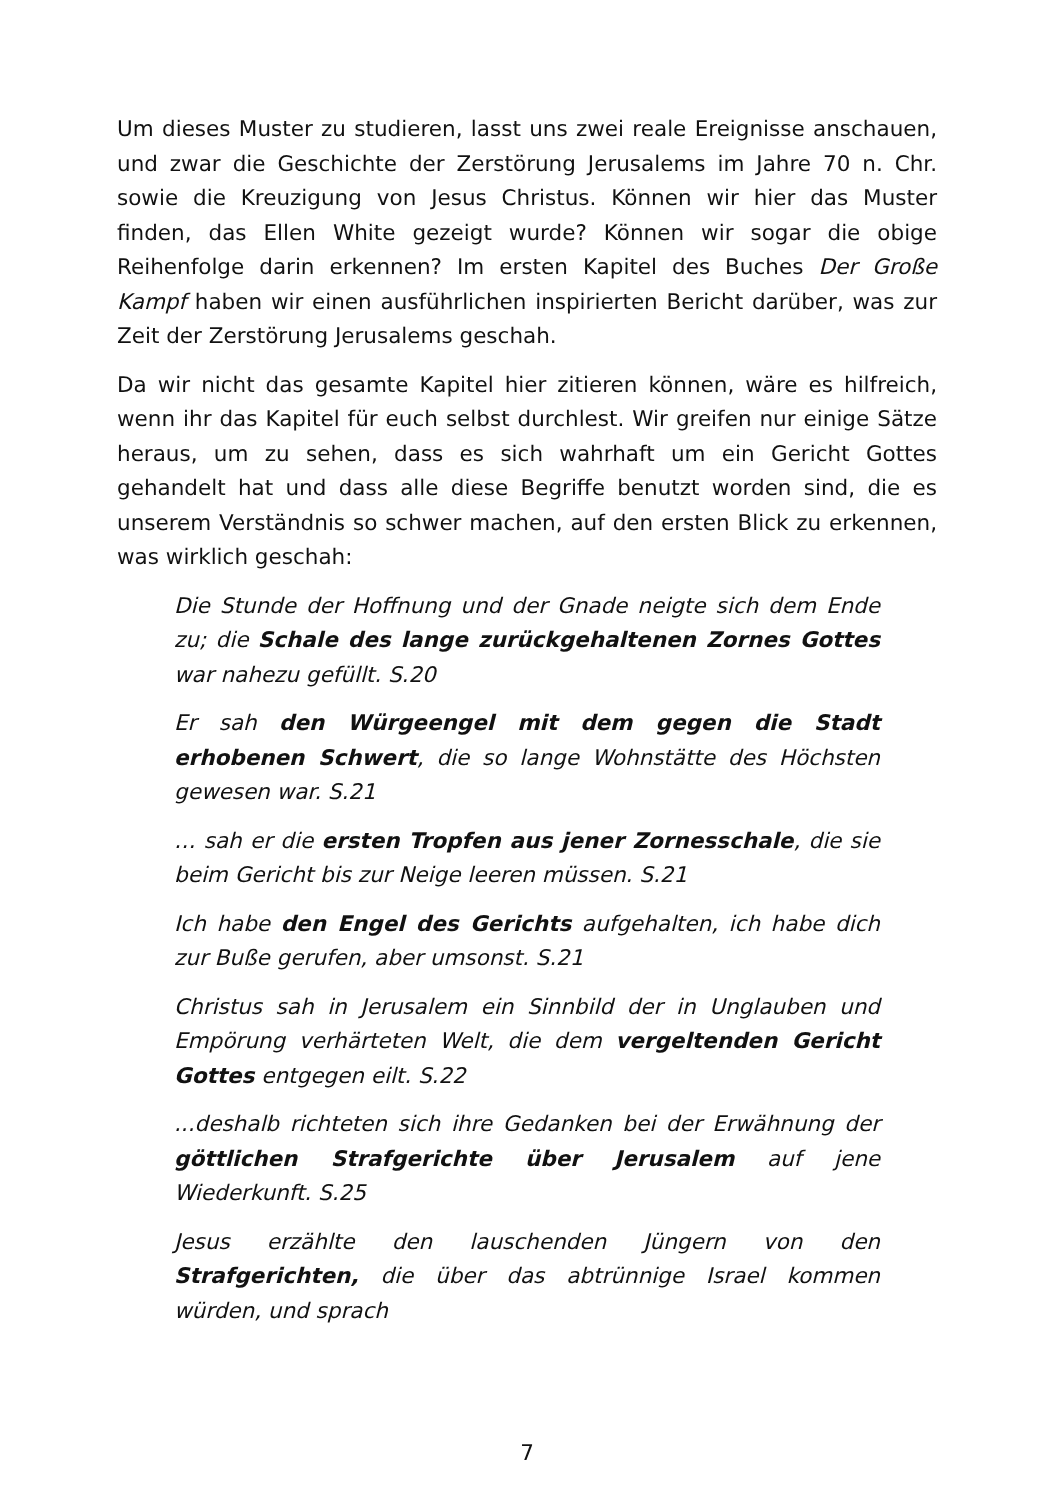Um dieses Muster zu studieren, lasst uns zwei reale Ereignisse anschauen, und zwar die Geschichte der Zerstörung Jerusalems im Jahre 70 n. Chr. sowie die Kreuzigung von Jesus Christus. Können wir hier das Muster finden, das Ellen White gezeigt wurde? Können wir sogar die obige Reihenfolge darin erkennen? Im ersten Kapitel des Buches Der Große Kampf haben wir einen ausführlichen inspirierten Bericht darüber, was zur Zeit der Zerstörung Jerusalems geschah.
Da wir nicht das gesamte Kapitel hier zitieren können, wäre es hilfreich, wenn ihr das Kapitel für euch selbst durchlest. Wir greifen nur einige Sätze heraus, um zu sehen, dass es sich wahrhaft um ein Gericht Gottes gehandelt hat und dass alle diese Begriffe benutzt worden sind, die es unserem Verständnis so schwer machen, auf den ersten Blick zu erkennen, was wirklich geschah:
Die Stunde der Hoffnung und der Gnade neigte sich dem Ende zu; die Schale des lange zurückgehaltenen Zornes Gottes war nahezu gefüllt. S.20
Er sah den Würgeengel mit dem gegen die Stadt erhobenen Schwert, die so lange Wohnstätte des Höchsten gewesen war. S.21
… sah er die ersten Tropfen aus jener Zornesschale, die sie beim Gericht bis zur Neige leeren müssen. S.21
Ich habe den Engel des Gerichts aufgehalten, ich habe dich zur Buße gerufen, aber umsonst. S.21
Christus sah in Jerusalem ein Sinnbild der in Unglauben und Empörung verhärteten Welt, die dem vergeltenden Gericht Gottes entgegen eilt. S.22
...deshalb richteten sich ihre Gedanken bei der Erwähnung der göttlichen Strafgerichte über Jerusalem auf jene Wiederkunft. S.25
Jesus erzählte den lauschenden Jüngern von den Strafgerichten, die über das abtrünnige Israel kommen würden, und sprach
7